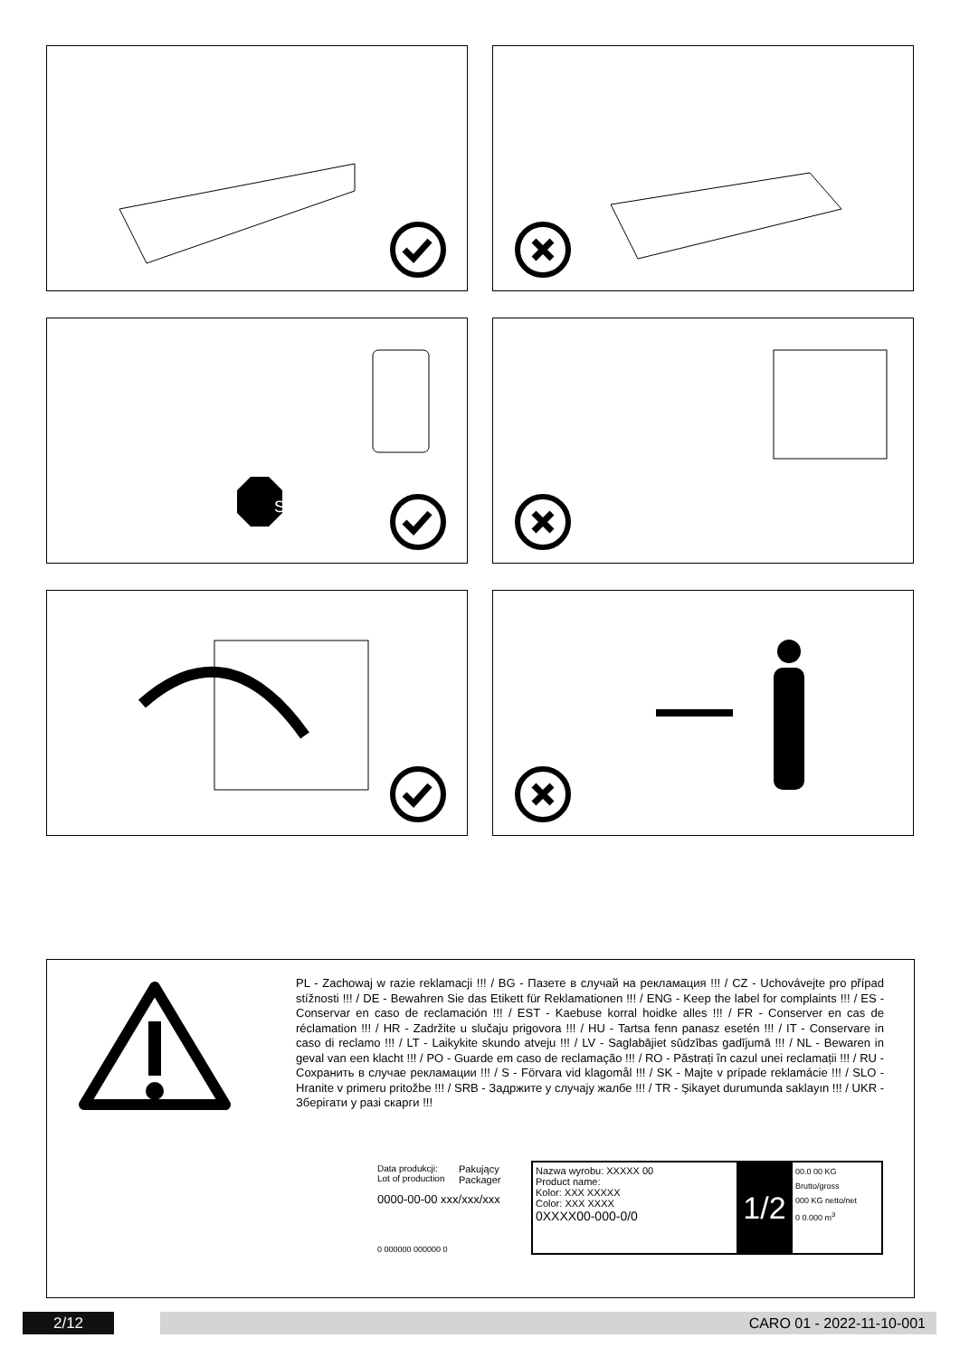STOP
PL - Zachowaj w razie reklamacji !!! / BG - Пазете в случай на рекламация !!! / CZ - Uchovávejte pro případ stížnosti !!! / DE - Bewahren Sie das Etikett für Reklamationen !!! / ENG - Keep the label for complaints !!! / ES - Conservar en caso de reclamación !!! / EST - Kaebuse korral hoidke alles !!! / FR - Conserver en cas de réclamation !!! / HR - Zadržite u slučaju prigovora !!! / HU - Tartsa fenn panasz esetén !!! / IT - Conservare in caso di reclamo !!! / LT - Laikykite skundo atveju !!! / LV - Saglabājiet sūdzības gadījumā !!! / NL - Bewaren in geval van een klacht !!! / PO - Guarde em caso de reclamação !!! / RO - Păstrați în cazul unei reclamații !!! / RU - Сохранить в случае рекламации !!! / S - Förvara vid klagomål !!! / SK - Majte v prípade reklamácie !!! / SLO - Hranite v primeru pritožbe !!! / SRB - Задржите у случају жалбе !!! / TR - Şikayet durumunda saklayın !!! / UKR - Зберігати у разі скарги !!!
Data produkcji:
Lot of production
Pakujący
Packager
0000-00-00 xxx/xxx/xxx
0 000000 000000 0
Nazwa wyrobu: XXXXX 00
Product name:
Kolor: XXX XXXXX
Color: XXX XXXX
0XXXX00-000-0/0
1/2
00.0 00 KG Brutto/gross
000 KG netto/net
0 0.000 m<sup>3</sup>
2/12 CARO 01 - 2022-11-10-001